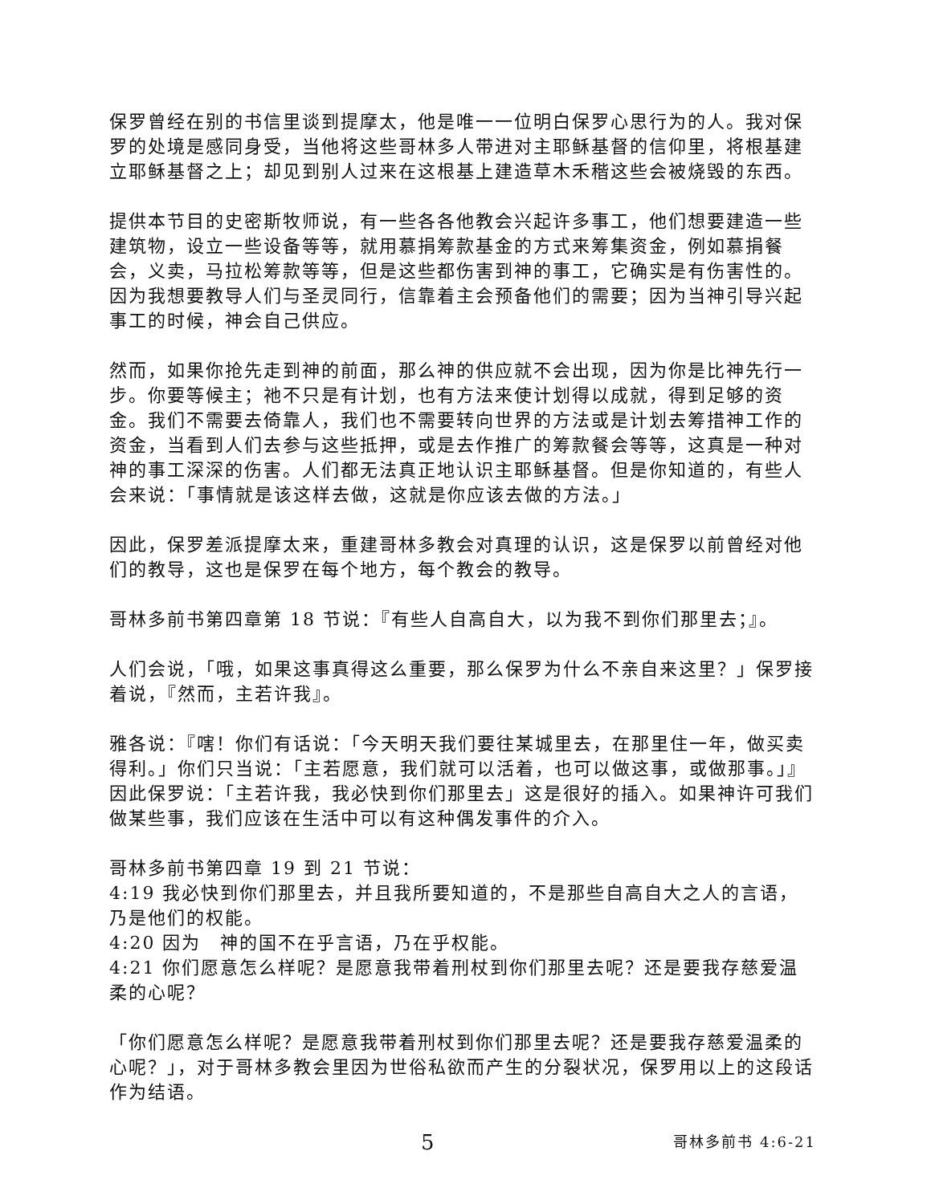保罗曾经在别的书信里谈到提摩太，他是唯一一位明白保罗心思行为的人。我对保罗的处境是感同身受，当他将这些哥林多人带进对主耶稣基督的信仰里，将根基建立耶稣基督之上；却见到别人过来在这根基上建造草木禾稭这些会被烧毁的东西。
提供本节目的史密斯牧师说，有一些各各他教会兴起许多事工，他们想要建造一些建筑物，设立一些设备等等，就用慕捐筹款基金的方式来筹集资金，例如慕捐餐会，义卖，马拉松筹款等等，但是这些都伤害到神的事工，它确实是有伤害性的。因为我想要教导人们与圣灵同行，信靠着主会预备他们的需要；因为当神引导兴起事工的时候，神会自己供应。
然而，如果你抢先走到神的前面，那么神的供应就不会出现，因为你是比神先行一步。你要等候主；祂不只是有计划，也有方法来使计划得以成就，得到足够的资金。我们不需要去倚靠人，我们也不需要转向世界的方法或是计划去筹措神工作的资金，当看到人们去参与这些抵押，或是去作推广的筹款餐会等等，这真是一种对神的事工深深的伤害。人们都无法真正地认识主耶稣基督。但是你知道的，有些人会来说：「事情就是该这样去做，这就是你应该去做的方法。」
因此，保罗差派提摩太来，重建哥林多教会对真理的认识，这是保罗以前曾经对他们的教导，这也是保罗在每个地方，每个教会的教导。
哥林多前书第四章第 18 节说：『有些人自高自大，以为我不到你们那里去；』。
人们会说，「哦，如果这事真得这么重要，那么保罗为什么不亲自来这里？」保罗接着说，『然而，主若许我』。
雅各说：『嗐！你们有话说：「今天明天我们要往某城里去，在那里住一年，做买卖得利。」你们只当说：「主若愿意，我们就可以活着，也可以做这事，或做那事。」』因此保罗说：「主若许我，我必快到你们那里去」这是很好的插入。如果神许可我们做某些事，我们应该在生活中可以有这种偶发事件的介入。
哥林多前书第四章 19 到 21 节说：
4:19 我必快到你们那里去，并且我所要知道的，不是那些自高自大之人的言语，乃是他们的权能。
4:20 因为　神的国不在乎言语，乃在乎权能。
4:21 你们愿意怎么样呢？是愿意我带着刑杖到你们那里去呢？还是要我存慈爱温柔的心呢？
「你们愿意怎么样呢？是愿意我带着刑杖到你们那里去呢？还是要我存慈爱温柔的心呢？」，对于哥林多教会里因为世俗私欲而产生的分裂状况，保罗用以上的这段话作为结语。
5 哥林多前书 4:6-21